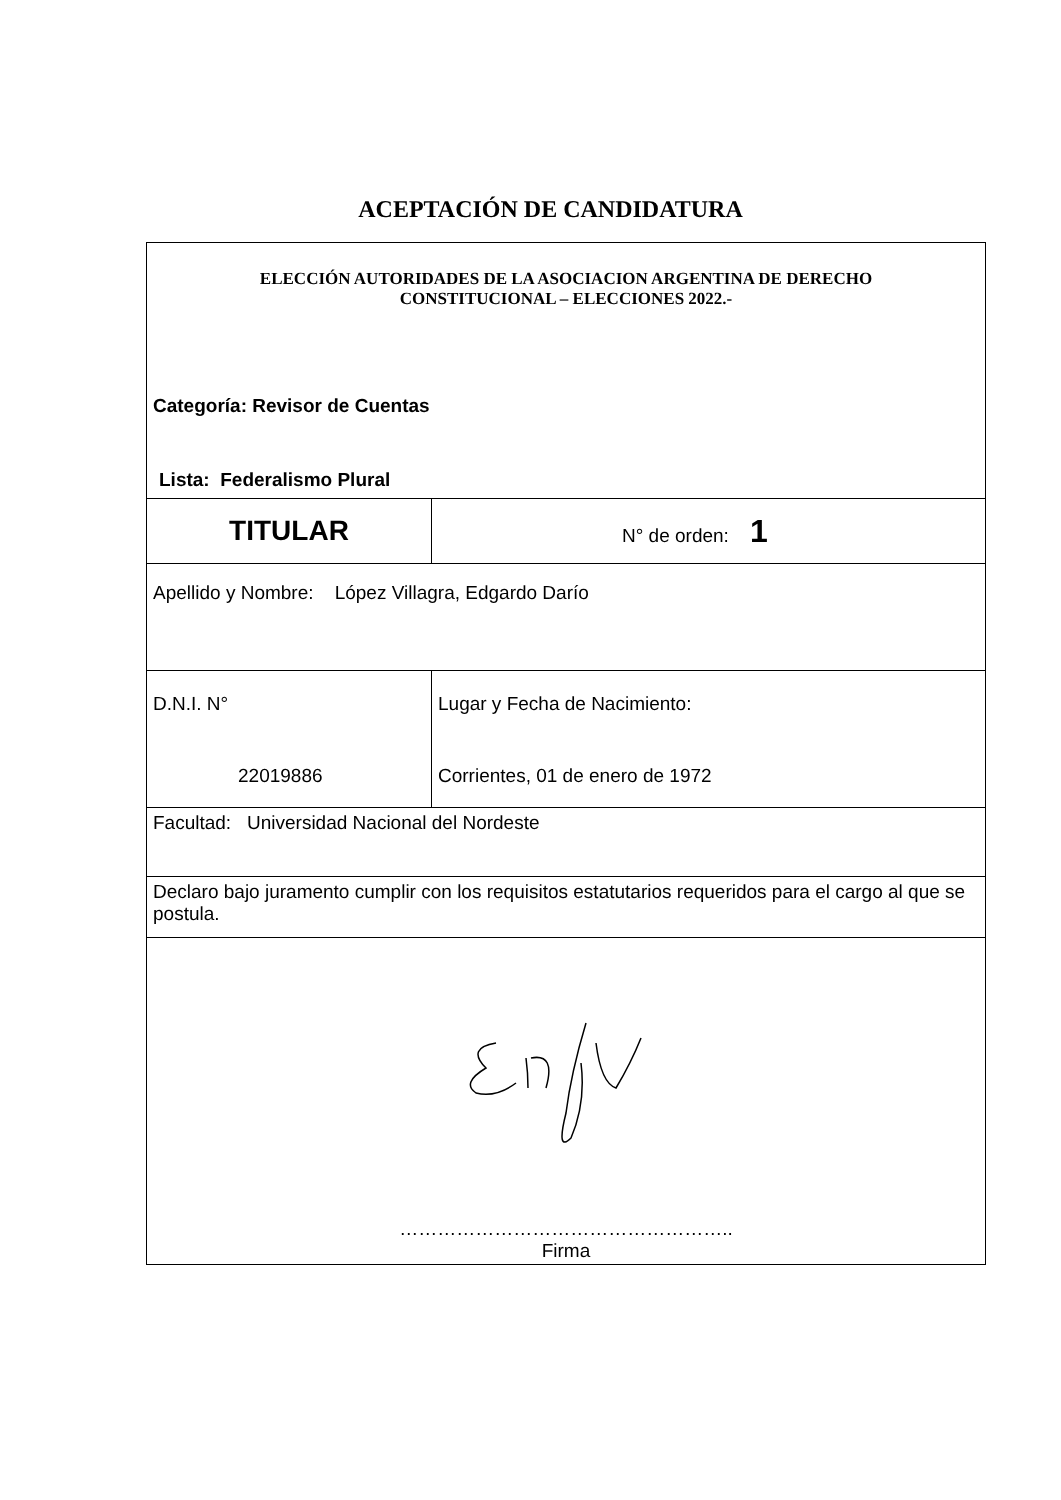ACEPTACIÓN DE CANDIDATURA
| ELECCIÓN AUTORIDADES DE LA ASOCIACION ARGENTINA DE DERECHO CONSTITUCIONAL – ELECCIONES 2022.- Categoría: Revisor de Cuentas Lista: Federalismo Plural | |
| TITULAR | N° de orden: 1 |
| Apellido y Nombre: López Villagra, Edgardo Darío | |
| D.N.I. N° 22019886 | Lugar y Fecha de Nacimiento: Corrientes, 01 de enero de 1972 |
| Facultad: Universidad Nacional del Nordeste | |
| Declaro bajo juramento cumplir con los requisitos estatutarios requeridos para el cargo al que se postula. | |
| …………………………………………….. Firma | |